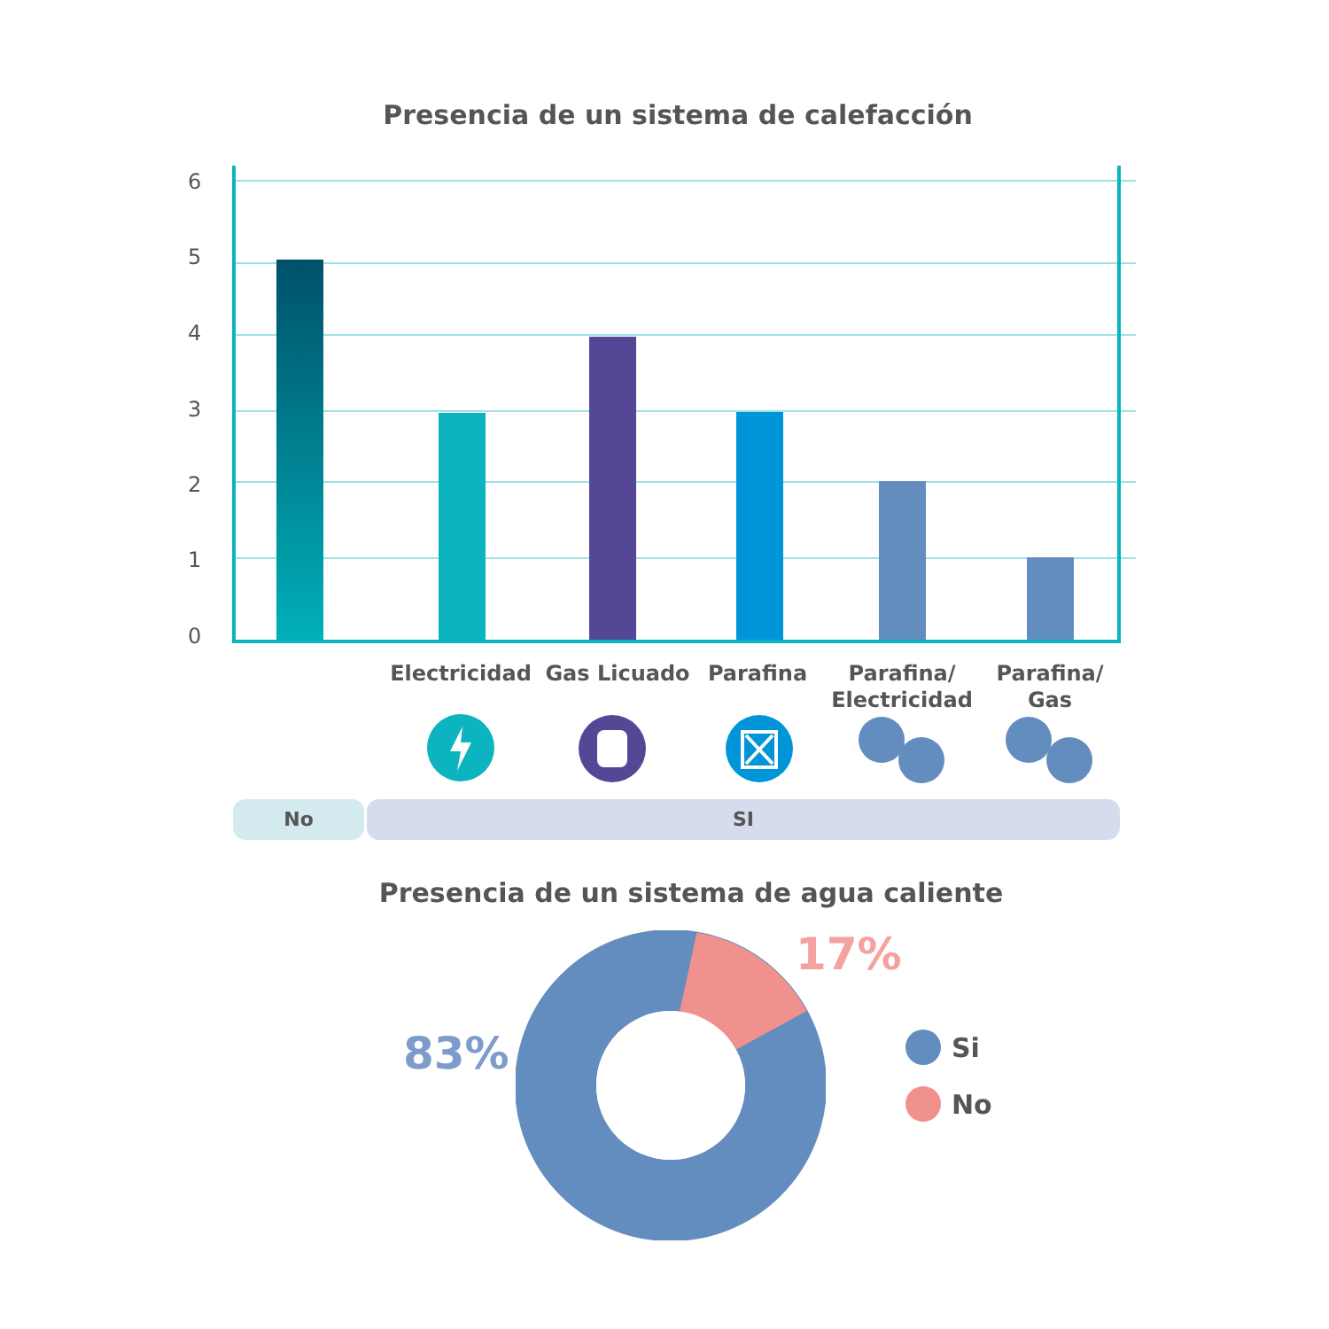Presencia de un sistema de calefacción
6
5
4
3
2
1
0
Electricidad
Gas Licuado Parafina
Parafina/
Electricidad
Parafina/
Gas
No SI
Presencia de un sistema de agua caliente
83%
17%
Si
No